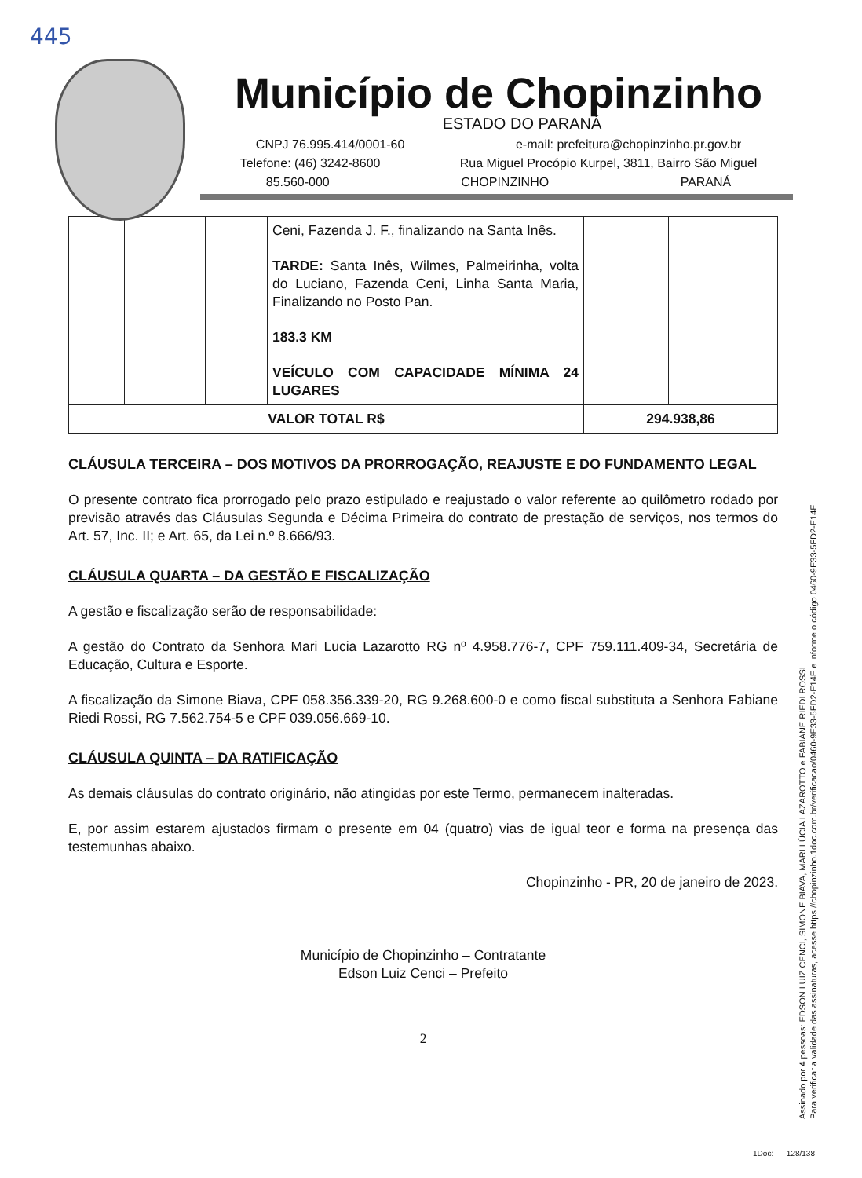445
Município de Chopinzinho
ESTADO DO PARANÁ
CNPJ 76.995.414/0001-60 e-mail: prefeitura@chopinzinho.pr.gov.br
Telefone: (46) 3242-8600 Rua Miguel Procópio Kurpel, 3811, Bairro São Miguel
85.560-000 CHOPINZINHO PARANÁ
| | | | Ceni, Fazenda J. F., finalizando na Santa Inês. TARDE: Santa Inês, Wilmes, Palmeirinha, volta do Luciano, Fazenda Ceni, Linha Santa Maria, Finalizando no Posto Pan. 183.3 KM VEÍCULO COM CAPACIDADE MÍNIMA 24 LUGARES | | |
| VALOR TOTAL R$ | | | | 294.938,86 | |
CLÁUSULA TERCEIRA – DOS MOTIVOS DA PRORROGAÇÃO, REAJUSTE E DO FUNDAMENTO LEGAL
O presente contrato fica prorrogado pelo prazo estipulado e reajustado o valor referente ao quilômetro rodado por previsão através das Cláusulas Segunda e Décima Primeira do contrato de prestação de serviços, nos termos do Art. 57, Inc. II; e Art. 65, da Lei n.º 8.666/93.
CLÁUSULA QUARTA – DA GESTÃO E FISCALIZAÇÃO
A gestão e fiscalização serão de responsabilidade:
A gestão do Contrato da Senhora Mari Lucia Lazarotto RG nº 4.958.776-7, CPF 759.111.409-34, Secretária de Educação, Cultura e Esporte.
A fiscalização da Simone Biava, CPF 058.356.339-20, RG 9.268.600-0 e como fiscal substituta a Senhora Fabiane Riedi Rossi, RG 7.562.754-5 e CPF 039.056.669-10.
CLÁUSULA QUINTA – DA RATIFICAÇÃO
As demais cláusulas do contrato originário, não atingidas por este Termo, permanecem inalteradas.
E, por assim estarem ajustados firmam o presente em 04 (quatro) vias de igual teor e forma na presença das testemunhas abaixo.
Chopinzinho - PR, 20 de janeiro de 2023.
Município de Chopinzinho – Contratante
Edson Luiz Cenci – Prefeito
2
Assinado por 4 pessoas: EDSON LUIZ CENCI, SIMONE BIAVA, MARI LÚCIA LAZAROTTO e FABIANE RIEDI ROSSI
Para verificar a validade das assinaturas, acesse https://chopinzinho.1doc.com.br/verificacao/0460-9E33-5FD2-E14E e informe o código 0460-9E33-5FD2-E14E
1Doc: 128/138